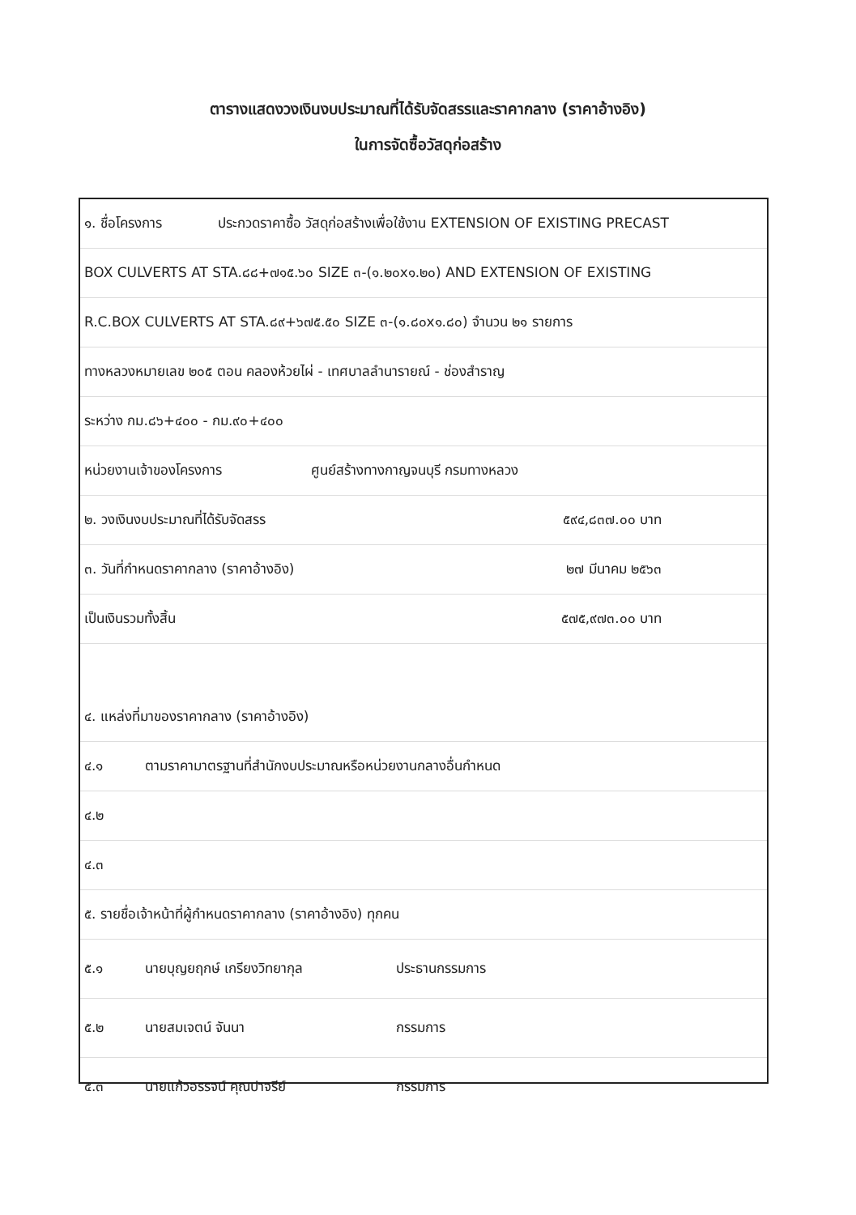ตารางแสดงวงเงินงบประมาณที่ได้รับจัดสรรและราคากลาง (ราคาอ้างอิง)
ในการจัดซื้อวัสดุก่อสร้าง
๑. ชื่อโครงการ ประกวดราคาซื้อ วัสดุก่อสร้างเพื่อใช้งาน EXTENSION OF EXISTING PRECAST
BOX CULVERTS AT STA.๘๘+๗๑๕.๖๐ SIZE ๓-(๑.๒๐x๑.๒๐) AND EXTENSION OF EXISTING
R.C.BOX CULVERTS AT STA.๘๙+๖๗๕.๕๐ SIZE ๓-(๑.๘๐x๑.๘๐) จำนวน ๒๑ รายการ
ทางหลวงหมายเลข ๒๐๕ ตอน คลองห้วยไผ่ - เทศบาลลำนารายณ์ - ช่องสำราญ
ระหว่าง กม.๘๖+๔๐๐ - กม.๙๐+๔๐๐
หน่วยงานเจ้าของโครงการ ศูนย์สร้างทางกาญจนบุรี กรมทางหลวง
๒. วงเงินงบประมาณที่ได้รับจัดสรร ๕๙๔,๘๓๗.๐๐ บาท
๓. วันที่กำหนดราคากลาง (ราคาอ้างอิง) ๒๗ มีนาคม ๒๕๖๓
เป็นเงินรวมทั้งสิ้น ๕๗๕,๙๗๓.๐๐ บาท
๔. แหล่งที่มาของราคากลาง (ราคาอ้างอิง)
๔.๑ ตามราคามาตรฐานที่สำนักงบประมาณหรือหน่วยงานกลางอื่นกำหนด
๔.๒
๔.๓
๕. รายชื่อเจ้าหน้าที่ผู้กำหนดราคากลาง (ราคาอ้างอิง) ทุกคน
๕.๑ นายบุญยฤกษ์ เกรียงวิทยากุล ประธานกรรมการ
๕.๒ นายสมเจตน์ จันนา กรรมการ
๕.๓ นายแก้วอรรจน์ คุณปาจรีย์ กรรมการ